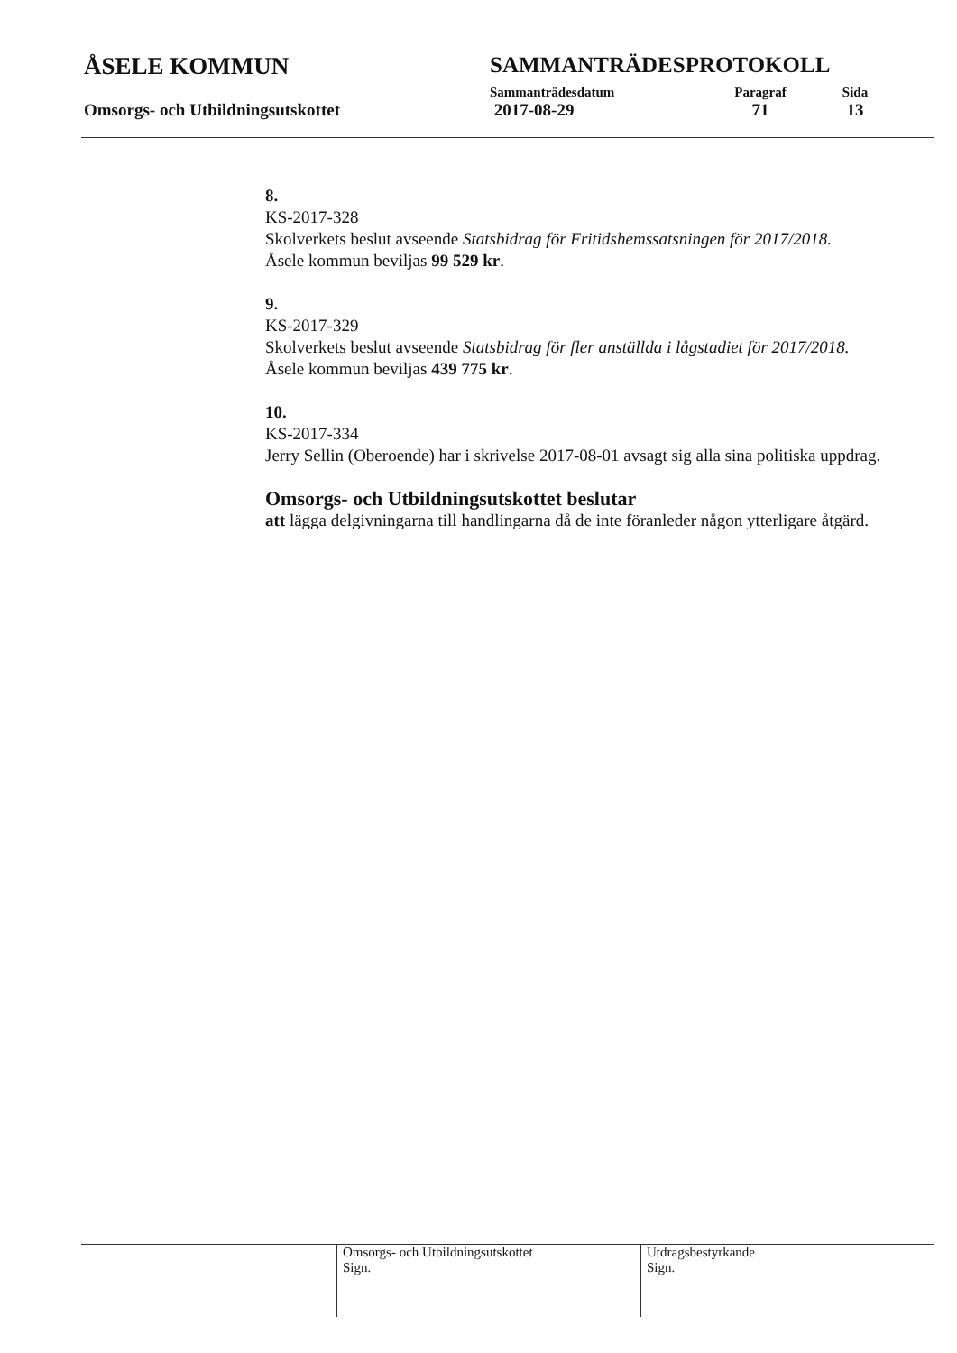ÅSELE KOMMUN
Omsorgs- och Utbildningsutskottet
SAMMANTRÄDESPROTOKOLL
Sammanträdesdatum Paragraf Sida
2017-08-29 71 13
8.
KS-2017-328
Skolverkets beslut avseende Statsbidrag för Fritidshemssatsningen för 2017/2018.
Åsele kommun beviljas 99 529 kr.
9.
KS-2017-329
Skolverkets beslut avseende Statsbidrag för fler anställda i lågstadiet för 2017/2018.
Åsele kommun beviljas 439 775 kr.
10.
KS-2017-334
Jerry Sellin (Oberoende) har i skrivelse 2017-08-01 avsagt sig alla sina politiska uppdrag.
Omsorgs- och Utbildningsutskottet beslutar
att lägga delgivningarna till handlingarna då de inte föranleder någon ytterligare åtgärd.
Omsorgs- och Utbildningsutskottet
Sign.
Utdragsbestyrkande
Sign.